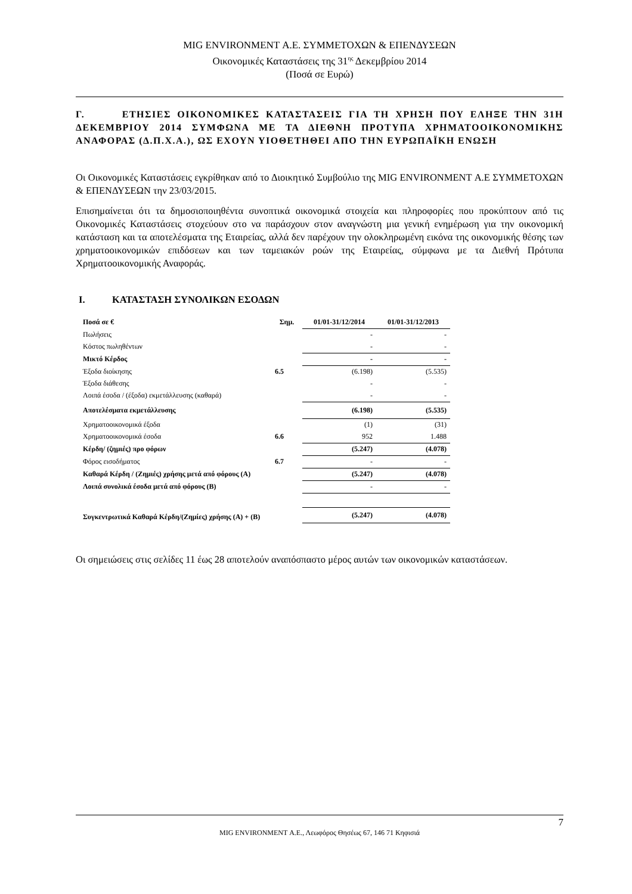MIG ENVIRONMENT Α.Ε. ΣΥΜΜΕΤΟΧΩΝ & ΕΠΕΝΔΥΣΕΩΝ
Οικονομικές Καταστάσεις της 31<sup>ης</sup> Δεκεμβρίου 2014
(Ποσά σε Ευρώ)
Γ. ΕΤΗΣΙΕΣ ΟΙΚΟΝΟΜΙΚΕΣ ΚΑΤΑΣΤΑΣΕΙΣ ΓΙΑ ΤΗ ΧΡΗΣΗ ΠΟΥ ΕΛΗΞΕ ΤΗΝ 31Η ΔΕΚΕΜΒΡΙΟΥ 2014 ΣΥΜΦΩΝΑ ΜΕ ΤΑ ΔΙΕΘΝΗ ΠΡΟΤΥΠΑ ΧΡΗΜΑΤΟΟΙΚΟΝΟΜΙΚΗΣ ΑΝΑΦΟΡΑΣ (Δ.Π.Χ.Α.), ΩΣ ΕΧΟΥΝ ΥΙΟΘΕΤΗΘΕΙ ΑΠΟ ΤΗΝ ΕΥΡΩΠΑΪΚΗ ΕΝΩΣΗ
Οι Οικονομικές Καταστάσεις εγκρίθηκαν από το Διοικητικό Συμβούλιο της MIG ENVIRONMENT Α.Ε ΣΥΜΜΕΤΟΧΩΝ & ΕΠΕΝΔΥΣΕΩΝ την 23/03/2015.
Επισημαίνεται ότι τα δημοσιοποιηθέντα συνοπτικά οικονομικά στοιχεία και πληροφορίες που προκύπτουν από τις Οικονομικές Καταστάσεις στοχεύουν στο να παράσχουν στον αναγνώστη μια γενική ενημέρωση για την οικονομική κατάσταση και τα αποτελέσματα της Εταιρείας, αλλά δεν παρέχουν την ολοκληρωμένη εικόνα της οικονομικής θέσης των χρηματοοικονομικών επιδόσεων και των ταμειακών ροών της Εταιρείας, σύμφωνα με τα Διεθνή Πρότυπα Χρηματοοικονομικής Αναφοράς.
Ι. ΚΑΤΑΣΤΑΣΗ ΣΥΝΟΛΙΚΩΝ ΕΣΟΔΩΝ
| Ποσά σε € | Σημ. | 01/01-31/12/2014 | 01/01-31/12/2013 |
| --- | --- | --- | --- |
| Πωλήσεις | | - | - |
| Κόστος πωληθέντων | | - | - |
| Μικτό Κέρδος | | - | - |
| Έξοδα διοίκησης | 6.5 | (6.198) | (5.535) |
| Έξοδα διάθεσης | | - | - |
| Λοιπά έσοδα / (έξοδα) εκμετάλλευσης (καθαρά) | | - | - |
| Αποτελέσματα εκμετάλλευσης | | (6.198) | (5.535) |
| Χρηματοοικονομικά έξοδα | | (1) | (31) |
| Χρηματοοικονομικά έσοδα | 6.6 | 952 | 1.488 |
| Κέρδη/ (ζημιές) προ φόρων | | (5.247) | (4.078) |
| Φόρος εισοδήματος | 6.7 | - | - |
| Καθαρά Κέρδη / (Ζημιές) χρήσης μετά από φόρους (Α) | | (5.247) | (4.078) |
| Λοιπά συνολικά έσοδα μετά από φόρους (Β) | | - | - |
| Συγκεντρωτικά Καθαρά Κέρδη/(Ζημίες) χρήσης (Α) + (Β) | | (5.247) | (4.078) |
Οι σημειώσεις στις σελίδες 11 έως 28 αποτελούν αναπόσπαστο μέρος αυτών των οικονομικών καταστάσεων.
7
MIG ENVIRONMENT Α.Ε., Λεωφόρος Θησέως 67, 146 71 Κηφισιά